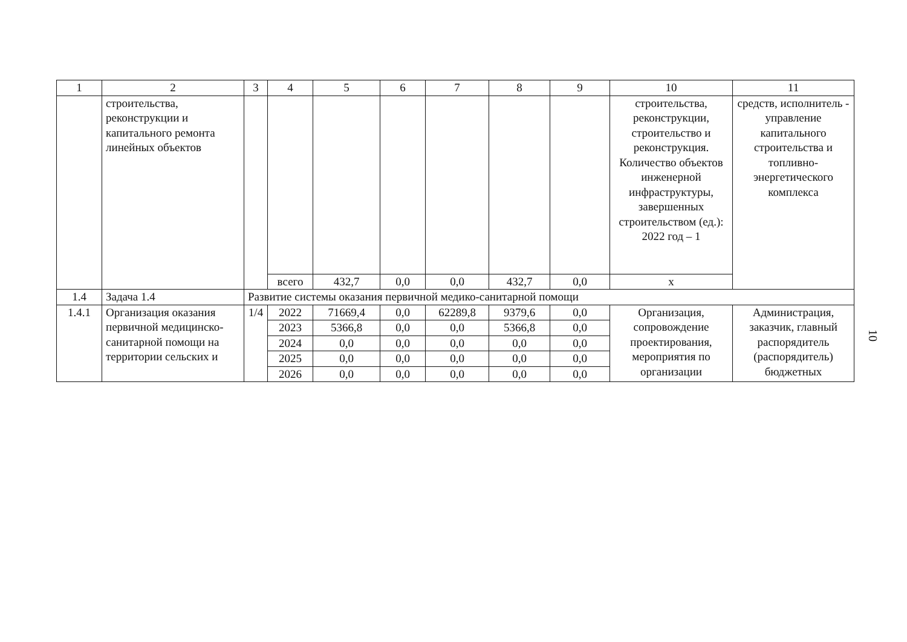| 1 | 2 | 3 | 4 | 5 | 6 | 7 | 8 | 9 | 10 | 11 |
| | строительства, реконструкции и капитального ремонта линейных объектов | | | | | | | | строительства, реконструкции, строительство и реконструкция. Количество объектов инженерной инфраструктуры, завершенных строительством (ед.): 2022 год – 1 | средств, исполнитель - управление капитального строительства и топливно-энергетического комплекса |
| | | | всего | 432,7 | 0,0 | 0,0 | 432,7 | 0,0 | х | |
| 1.4 | Задача 1.4 | Развитие системы оказания первичной медико-санитарной помощи | | | | | | | | |
| 1.4.1 | Организация оказания первичной медицинско-санитарной помощи на территории сельских и | 1/4 | 2022 | 71669,4 | 0,0 | 62289,8 | 9379,6 | 0,0 | Организация, сопровождение проектирования, мероприятия по организации | Администрация, заказчик, главный распорядитель (распорядитель) бюджетных |
| | | | 2023 | 5366,8 | 0,0 | 0,0 | 5366,8 | 0,0 | | |
| | | | 2024 | 0,0 | 0,0 | 0,0 | 0,0 | 0,0 | | |
| | | | 2025 | 0,0 | 0,0 | 0,0 | 0,0 | 0,0 | | |
| | | | 2026 | 0,0 | 0,0 | 0,0 | 0,0 | 0,0 | | |
10